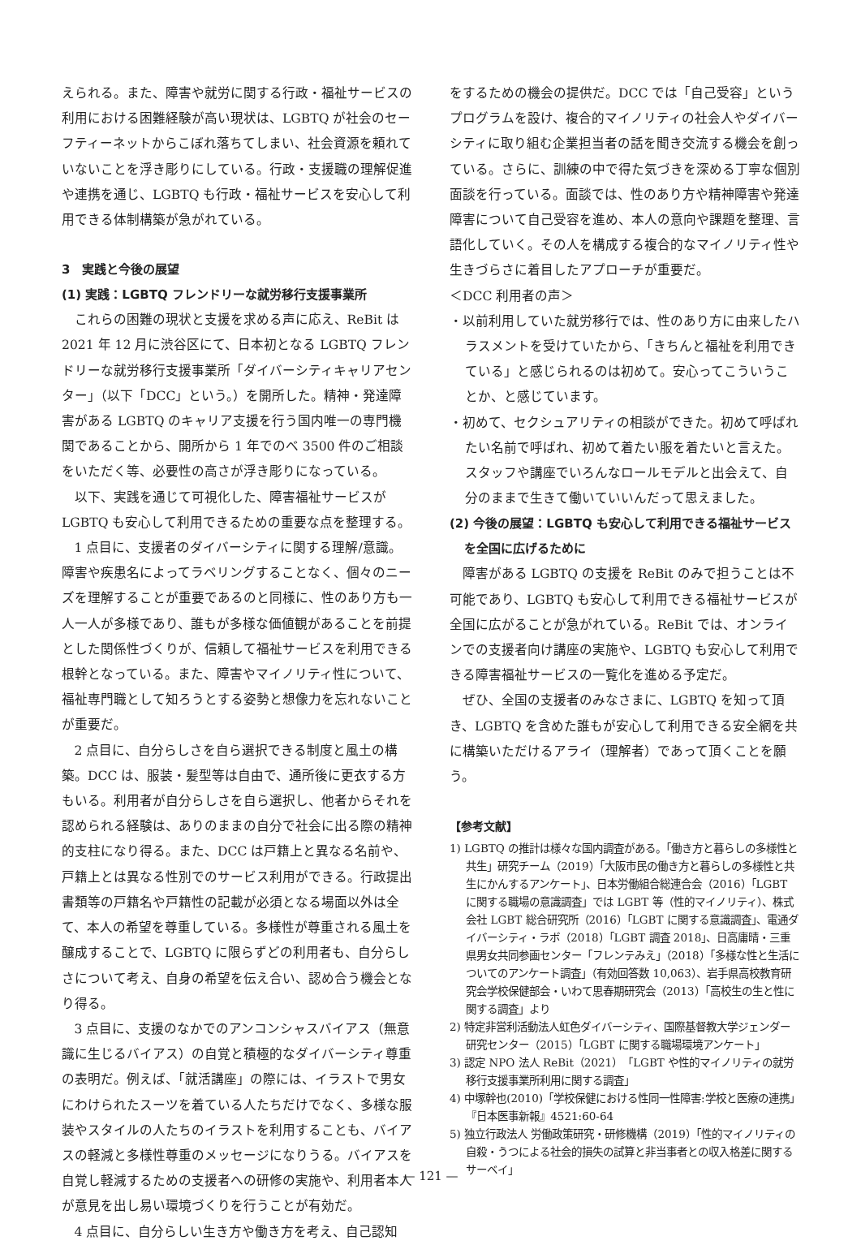えられる。また、障害や就労に関する行政・福祉サービスの利用における困難経験が高い現状は、LGBTQ が社会のセーフティーネットからこぼれ落ちてしまい、社会資源を頼れていないことを浮き彫りにしている。行政・支援職の理解促進や連携を通じ、LGBTQ も行政・福祉サービスを安心して利用できる体制構築が急がれている。
3　実践と今後の展望
(1) 実践：LGBTQ フレンドリーな就労移行支援事業所
これらの困難の現状と支援を求める声に応え、ReBit は 2021 年 12 月に渋谷区にて、日本初となる LGBTQ フレンドリーな就労移行支援事業所「ダイバーシティキャリアセンター」（以下「DCC」という。）を開所した。精神・発達障害がある LGBTQ のキャリア支援を行う国内唯一の専門機関であることから、開所から 1 年でのべ 3500 件のご相談をいただく等、必要性の高さが浮き彫りになっている。
以下、実践を通じて可視化した、障害福祉サービスが LGBTQ も安心して利用できるための重要な点を整理する。
1 点目に、支援者のダイバーシティに関する理解/意識。障害や疾患名によってラベリングすることなく、個々のニーズを理解することが重要であるのと同様に、性のあり方も一人一人が多様であり、誰もが多様な価値観があることを前提とした関係性づくりが、信頼して福祉サービスを利用できる根幹となっている。また、障害やマイノリティ性について、福祉専門職として知ろうとする姿勢と想像力を忘れないことが重要だ。
2 点目に、自分らしさを自ら選択できる制度と風土の構築。DCC は、服装・髪型等は自由で、通所後に更衣する方もいる。利用者が自分らしさを自ら選択し、他者からそれを認められる経験は、ありのままの自分で社会に出る際の精神的支柱になり得る。また、DCC は戸籍上と異なる名前や、戸籍上とは異なる性別でのサービス利用ができる。行政提出書類等の戸籍名や戸籍性の記載が必須となる場面以外は全て、本人の希望を尊重している。多様性が尊重される風土を醸成することで、LGBTQ に限らずどの利用者も、自分らしさについて考え、自身の希望を伝え合い、認め合う機会となり得る。
3 点目に、支援のなかでのアンコンシャスバイアス（無意識に生じるバイアス）の自覚と積極的なダイバーシティ尊重の表明だ。例えば、「就活講座」の際には、イラストで男女にわけられたスーツを着ている人たちだけでなく、多様な服装やスタイルの人たちのイラストを利用することも、バイアスの軽減と多様性尊重のメッセージになりうる。バイアスを自覚し軽減するための支援者への研修の実施や、利用者本人が意見を出し易い環境づくりを行うことが有効だ。
4 点目に、自分らしい生き方や働き方を考え、自己認知
をするための機会の提供だ。DCC では「自己受容」というプログラムを設け、複合的マイノリティの社会人やダイバーシティに取り組む企業担当者の話を聞き交流する機会を創っている。さらに、訓練の中で得た気づきを深める丁寧な個別面談を行っている。面談では、性のあり方や精神障害や発達障害について自己受容を進め、本人の意向や課題を整理、言語化していく。その人を構成する複合的なマイノリティ性や生きづらさに着目したアプローチが重要だ。
＜DCC 利用者の声＞
・以前利用していた就労移行では、性のあり方に由来したハラスメントを受けていたから、「きちんと福祉を利用できている」と感じられるのは初めて。安心ってこういうことか、と感じています。
・初めて、セクシュアリティの相談ができた。初めて呼ばれたい名前で呼ばれ、初めて着たい服を着たいと言えた。スタッフや講座でいろんなロールモデルと出会えて、自分のままで生きて働いていいんだって思えました。
(2) 今後の展望：LGBTQ も安心して利用できる福祉サービスを全国に広げるために
障害がある LGBTQ の支援を ReBit のみで担うことは不可能であり、LGBTQ も安心して利用できる福祉サービスが全国に広がることが急がれている。ReBit では、オンラインでの支援者向け講座の実施や、LGBTQ も安心して利用できる障害福祉サービスの一覧化を進める予定だ。
ぜひ、全国の支援者のみなさまに、LGBTQ を知って頂き、LGBTQ を含めた誰もが安心して利用できる安全網を共に構築いただけるアライ（理解者）であって頂くことを願う。
【参考文献】
1) LGBTQ の推計は様々な国内調査がある。「働き方と暮らしの多様性と共生」研究チーム（2019）「大阪市民の働き方と暮らしの多様性と共生にかんするアンケート」、日本労働組合総連合会（2016）「LGBT に関する職場の意識調査」では LGBT 等（性的マイノリティ）、株式会社 LGBT 総合研究所（2016）「LGBT に関する意識調査」、電通ダイバーシティ・ラボ（2018）「LGBT 調査 2018」、日高庸晴・三重県男女共同参画センター「フレンテみえ」（2018）「多様な性と生活についてのアンケート調査」（有効回答数 10,063）、岩手県高校教育研究会学校保健部会・いわて思春期研究会（2013）「高校生の生と性に関する調査」より
2) 特定非営利活動法人虹色ダイバーシティ、国際基督教大学ジェンダー研究センター（2015）「LGBT に関する職場環境アンケート」
3) 認定 NPO 法人 ReBit（2021）「LGBT や性的マイノリティの就労移行支援事業所利用に関する調査」
4) 中塚幹也(2010)「学校保健における性同一性障害:学校と医療の連携」『日本医事新報』4521:60-64
5) 独立行政法人 労働政策研究・研修機構（2019）「性的マイノリティの自殺・うつによる社会的損失の試算と非当事者との収入格差に関するサーベイ」
— 121 —